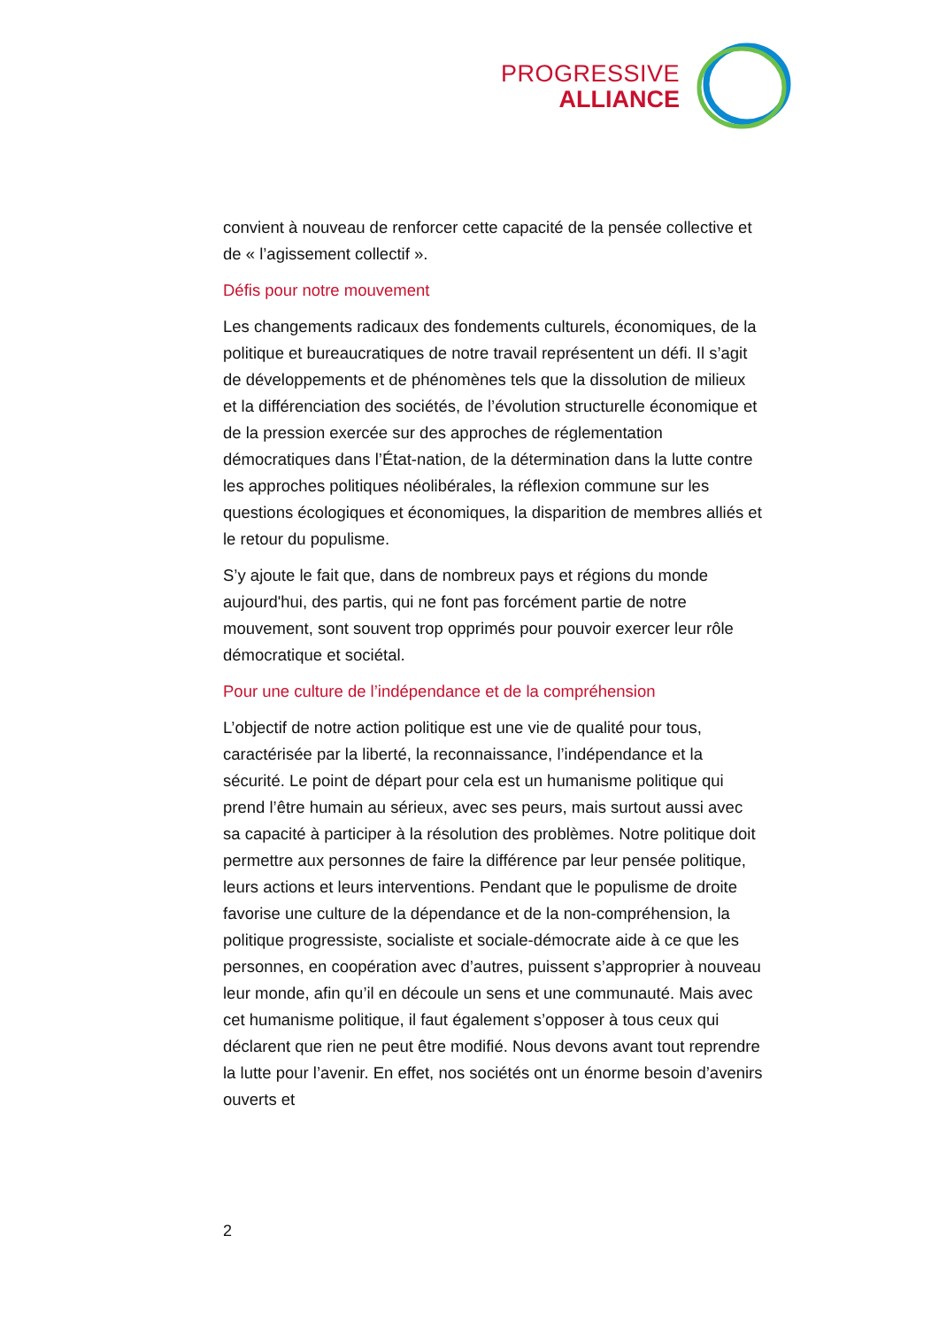PROGRESSIVE
ALLIANCE
convient à nouveau de renforcer cette capacité de la pensée collective et de « l’agissement collectif ».
Défis pour notre mouvement
Les changements radicaux des fondements culturels, économiques, de la politique et bureaucratiques de notre travail représentent un défi. Il s’agit de développements et de phénomènes tels que la dissolution de milieux et la différenciation des sociétés, de l’évolution structurelle économique et de la pression exercée sur des approches de réglementation démocratiques dans l’État-nation, de la détermination dans la lutte contre les approches politiques néolibérales, la réflexion commune sur les questions écologiques et économiques, la disparition de membres alliés et le retour du populisme.
S’y ajoute le fait que, dans de nombreux pays et régions du monde aujourd'hui, des partis, qui ne font pas forcément partie de notre mouvement, sont souvent trop opprimés pour pouvoir exercer leur rôle démocratique et sociétal.
Pour une culture de l’indépendance et de la compréhension
L’objectif de notre action politique est une vie de qualité pour tous, caractérisée par la liberté, la reconnaissance, l’indépendance et la sécurité. Le point de départ pour cela est un humanisme politique qui prend l’être humain au sérieux, avec ses peurs, mais surtout aussi avec sa capacité à participer à la résolution des problèmes. Notre politique doit permettre aux personnes de faire la différence par leur pensée politique, leurs actions et leurs interventions. Pendant que le populisme de droite favorise une culture de la dépendance et de la non-compréhension, la politique progressiste, socialiste et sociale-démocrate aide à ce que les personnes, en coopération avec d’autres, puissent s’approprier à nouveau leur monde, afin qu’il en découle un sens et une communauté. Mais avec cet humanisme politique, il faut également s’opposer à tous ceux qui déclarent que rien ne peut être modifié. Nous devons avant tout reprendre la lutte pour l’avenir. En effet, nos sociétés ont un énorme besoin d’avenirs ouverts et
2